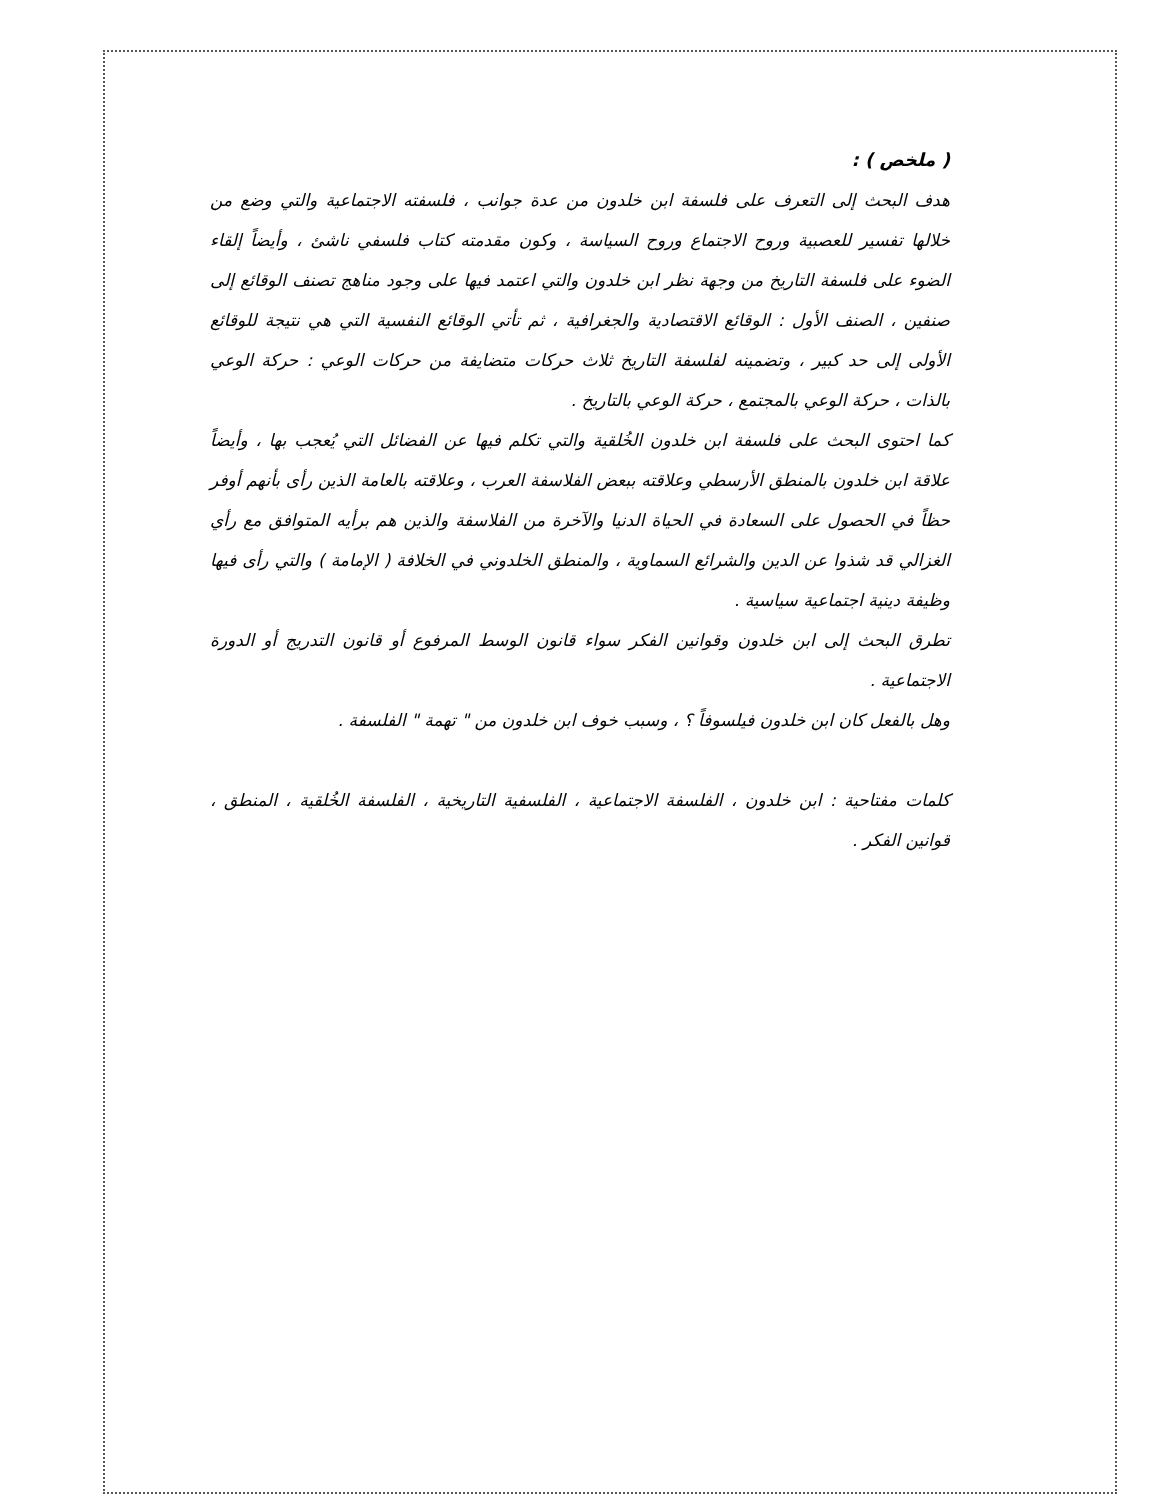( ملخص ) :
هدف البحث إلى التعرف على فلسفة ابن خلدون من عدة جوانب ، فلسفته الاجتماعية والتي وضع من خلالها تفسير للعصبية وروح الاجتماع وروح السياسة ، وكون مقدمته كتاب فلسفي ناشئ ، وأيضاً إلقاء الضوء على فلسفة التاريخ من وجهة نظر ابن خلدون والتي اعتمد فيها على وجود مناهج تصنف الوقائع إلى صنفين ، الصنف الأول : الوقائع الاقتصادية والجغرافية ، ثم تأتي الوقائع النفسية التي هي نتيجة للوقائع الأولى إلى حد كبير ، وتضمينه لفلسفة التاريخ ثلاث حركات متضايفة من حركات الوعي : حركة الوعي بالذات ، حركة الوعي بالمجتمع ، حركة الوعي بالتاريخ .
كما احتوى البحث على فلسفة ابن خلدون الخُلقية والتي تكلم فيها عن الفضائل التي يُعجب بها ، وأيضاً علاقة ابن خلدون بالمنطق الأرسطي وعلاقته ببعض الفلاسفة العرب ، وعلاقته بالعامة الذين رأى بأنهم أوفر حظاً في الحصول على السعادة في الحياة الدنيا والآخرة من الفلاسفة والذين هم برأيه المتوافق مع رأي الغزالي قد شذوا عن الدين والشرائع السماوية ، والمنطق الخلدوني في الخلافة ( الإمامة ) والتي رأى فيها وظيفة دينية اجتماعية سياسية .
تطرق البحث إلى ابن خلدون وقوانين الفكر سواء قانون الوسط المرفوع أو قانون التدريج أو الدورة الاجتماعية .
وهل بالفعل كان ابن خلدون فيلسوفاً ؟ ، وسبب خوف ابن خلدون من " تهمة " الفلسفة .
كلمات مفتاحية : ابن خلدون ، الفلسفة الاجتماعية ، الفلسفية التاريخية ، الفلسفة الخُلقية ، المنطق ، قوانين الفكر .